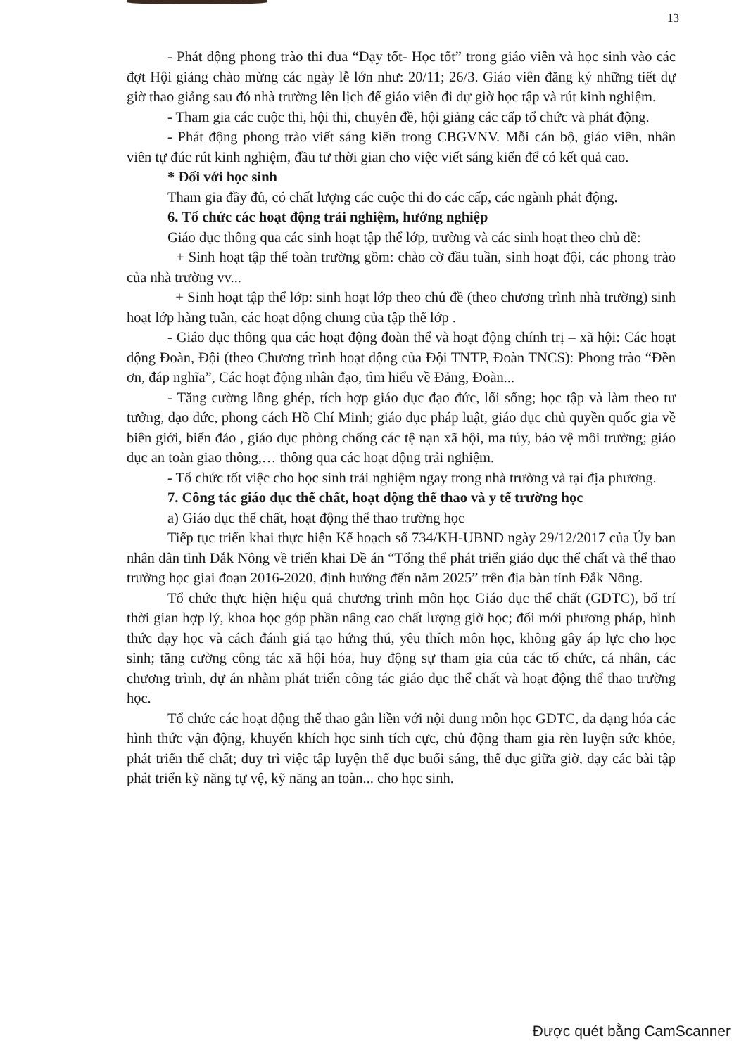13
- Phát động phong trào thi đua “Dạy tốt- Học tốt” trong giáo viên và học sinh vào các đợt Hội giảng chào mừng các ngày lễ lớn như: 20/11; 26/3. Giáo viên đăng ký những tiết dự giờ thao giảng sau đó nhà trường lên lịch để giáo viên đi dự giờ học tập và rút kinh nghiệm.
- Tham gia các cuộc thi, hội thi, chuyên đề, hội giảng các cấp tổ chức và phát động.
- Phát động phong trào viết sáng kiến trong CBGVNV. Mỗi cán bộ, giáo viên, nhân viên tự đúc rút kinh nghiệm, đầu tư thời gian cho việc viết sáng kiến để có kết quả cao.
* Đối với học sinh
Tham gia đầy đủ, có chất lượng các cuộc thi do các cấp, các ngành phát động.
6. Tổ chức các hoạt động trải nghiệm, hướng nghiệp
Giáo dục thông qua các sinh hoạt tập thể lớp, trường và các sinh hoạt theo chủ đề:
+ Sinh hoạt tập thể toàn trường gồm: chào cờ đầu tuần, sinh hoạt đội, các phong trào của nhà trường vv...
+ Sinh hoạt tập thể lớp: sinh hoạt lớp theo chủ đề (theo chương trình nhà trường) sinh hoạt lớp hàng tuần, các hoạt động chung của tập thể lớp .
- Giáo dục thông qua các hoạt động đoàn thể và hoạt động chính trị – xã hội: Các hoạt động Đoàn, Đội (theo Chương trình hoạt động của Đội TNTP, Đoàn TNCS): Phong trào “Đền ơn, đáp nghĩa”, Các hoạt động nhân đạo, tìm hiểu về Đảng, Đoàn...
- Tăng cường lồng ghép, tích hợp giáo dục đạo đức, lối sống; học tập và làm theo tư tưởng, đạo đức, phong cách Hồ Chí Minh; giáo dục pháp luật, giáo dục chủ quyền quốc gia về biên giới, biển đảo , giáo dục phòng chống các tệ nạn xã hội, ma túy, bảo vệ môi trường; giáo dục an toàn giao thông,… thông qua các hoạt động trải nghiệm.
- Tổ chức tốt việc cho học sinh trải nghiệm ngay trong nhà trường và tại địa phương.
7. Công tác giáo dục thể chất, hoạt động thể thao và y tế trường học
a) Giáo dục thể chất, hoạt động thể thao trường học
Tiếp tục triển khai thực hiện Kế hoạch số 734/KH-UBND ngày 29/12/2017 của Ủy ban nhân dân tỉnh Đắk Nông về triển khai Đề án “Tổng thể phát triển giáo dục thể chất và thể thao trường học giai đoạn 2016-2020, định hướng đến năm 2025” trên địa bàn tỉnh Đắk Nông.
Tổ chức thực hiện hiệu quả chương trình môn học Giáo dục thể chất (GDTC), bố trí thời gian hợp lý, khoa học góp phần nâng cao chất lượng giờ học; đổi mới phương pháp, hình thức dạy học và cách đánh giá tạo hứng thú, yêu thích môn học, không gây áp lực cho học sinh; tăng cường công tác xã hội hóa, huy động sự tham gia của các tổ chức, cá nhân, các chương trình, dự án nhằm phát triển công tác giáo dục thể chất và hoạt động thể thao trường học.
Tổ chức các hoạt động thể thao gắn liền với nội dung môn học GDTC, đa dạng hóa các hình thức vận động, khuyến khích học sinh tích cực, chủ động tham gia rèn luyện sức khỏe, phát triển thể chất; duy trì việc tập luyện thể dục buổi sáng, thể dục giữa giờ, dạy các bài tập phát triển kỹ năng tự vệ, kỹ năng an toàn... cho học sinh.
Được quét bằng CamScanner